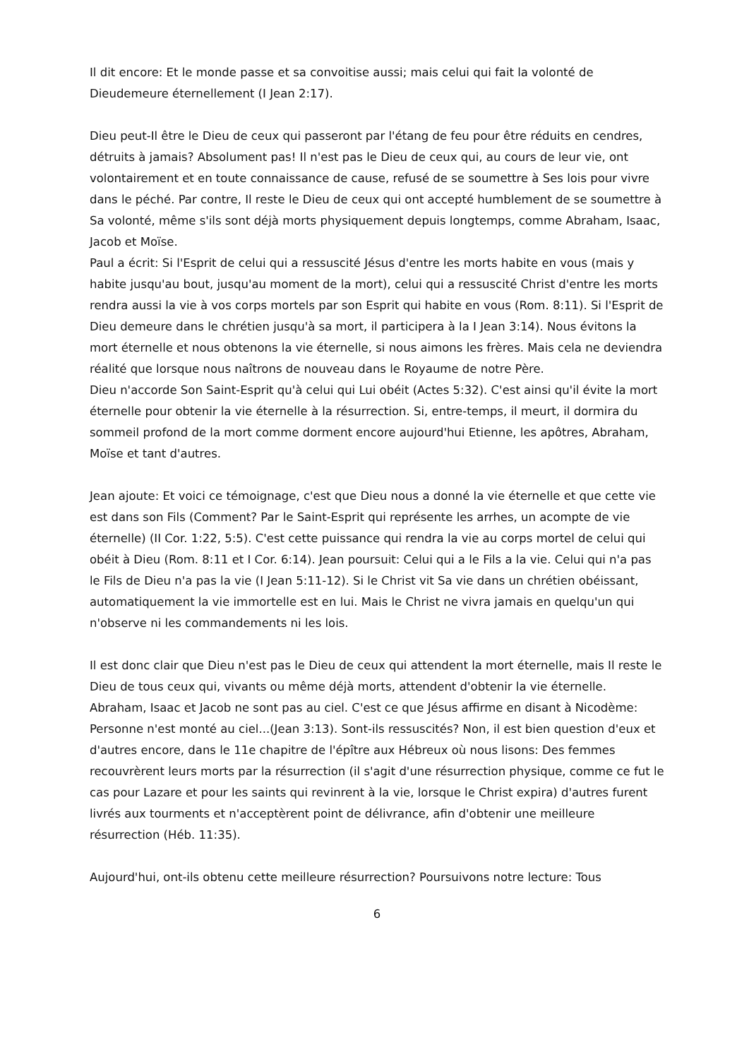Il dit encore: Et le monde passe et sa convoitise aussi; mais celui qui fait la volonté de Dieudemeure éternellement (I Jean 2:17).
Dieu peut-Il être le Dieu de ceux qui passeront par l'étang de feu pour être réduits en cendres,
détruits à jamais? Absolument pas! Il n'est pas le Dieu de ceux qui, au cours de leur vie, ont volontairement et en toute connaissance de cause, refusé de se soumettre à Ses lois pour vivre dans le péché. Par contre, Il reste le Dieu de ceux qui ont accepté humblement de se soumettre à Sa volonté, même s'ils sont déjà morts physiquement depuis longtemps, comme Abraham, Isaac, Jacob et Moïse.
Paul a écrit: Si l'Esprit de celui qui a ressuscité Jésus d'entre les morts habite en vous (mais y habite jusqu'au bout, jusqu'au moment de la mort), celui qui a ressuscité Christ d'entre les morts rendra aussi la vie à vos corps mortels par son Esprit qui habite en vous (Rom. 8:11). Si l'Esprit de Dieu demeure dans le chrétien jusqu'à sa mort, il participera à la I Jean 3:14). Nous évitons la mort éternelle et nous obtenons la vie éternelle, si nous aimons les frères. Mais cela ne deviendra réalité que lorsque nous naîtrons de nouveau dans le Royaume de notre Père.
Dieu n'accorde Son Saint-Esprit qu'à celui qui Lui obéit (Actes 5:32). C'est ainsi qu'il évite la mort éternelle pour obtenir la vie éternelle à la résurrection. Si, entre-temps, il meurt, il dormira du sommeil profond de la mort comme dorment encore aujourd'hui Etienne, les apôtres, Abraham, Moïse et tant d'autres.
Jean ajoute: Et voici ce témoignage, c'est que Dieu nous a donné la vie éternelle et que cette vie est dans son Fils (Comment? Par le Saint-Esprit qui représente les arrhes, un acompte de vie éternelle) (II Cor. 1:22, 5:5). C'est cette puissance qui rendra la vie au corps mortel de celui qui obéit à Dieu (Rom. 8:11 et I Cor. 6:14). Jean poursuit: Celui qui a le Fils a la vie. Celui qui n'a pas le Fils de Dieu n'a pas la vie (I Jean 5:11-12). Si le Christ vit Sa vie dans un chrétien obéissant, automatiquement la vie immortelle est en lui. Mais le Christ ne vivra jamais en quelqu'un qui n'observe ni les commandements ni les lois.
Il est donc clair que Dieu n'est pas le Dieu de ceux qui attendent la mort éternelle, mais Il reste le Dieu de tous ceux qui, vivants ou même déjà morts, attendent d'obtenir la vie éternelle.
Abraham, Isaac et Jacob ne sont pas au ciel. C'est ce que Jésus affirme en disant à Nicodème:
Personne n'est monté au ciel...(Jean 3:13). Sont-ils ressuscités? Non, il est bien question d'eux et d'autres encore, dans le 11e chapitre de l'épître aux Hébreux où nous lisons: Des femmes recouvrèrent leurs morts par la résurrection (il s'agit d'une résurrection physique, comme ce fut le cas pour Lazare et pour les saints qui revinrent à la vie, lorsque le Christ expira) d'autres furent livrés aux tourments et n'acceptèrent point de délivrance, afin d'obtenir une meilleure résurrection (Héb. 11:35).
Aujourd'hui, ont-ils obtenu cette meilleure résurrection? Poursuivons notre lecture: Tous
6